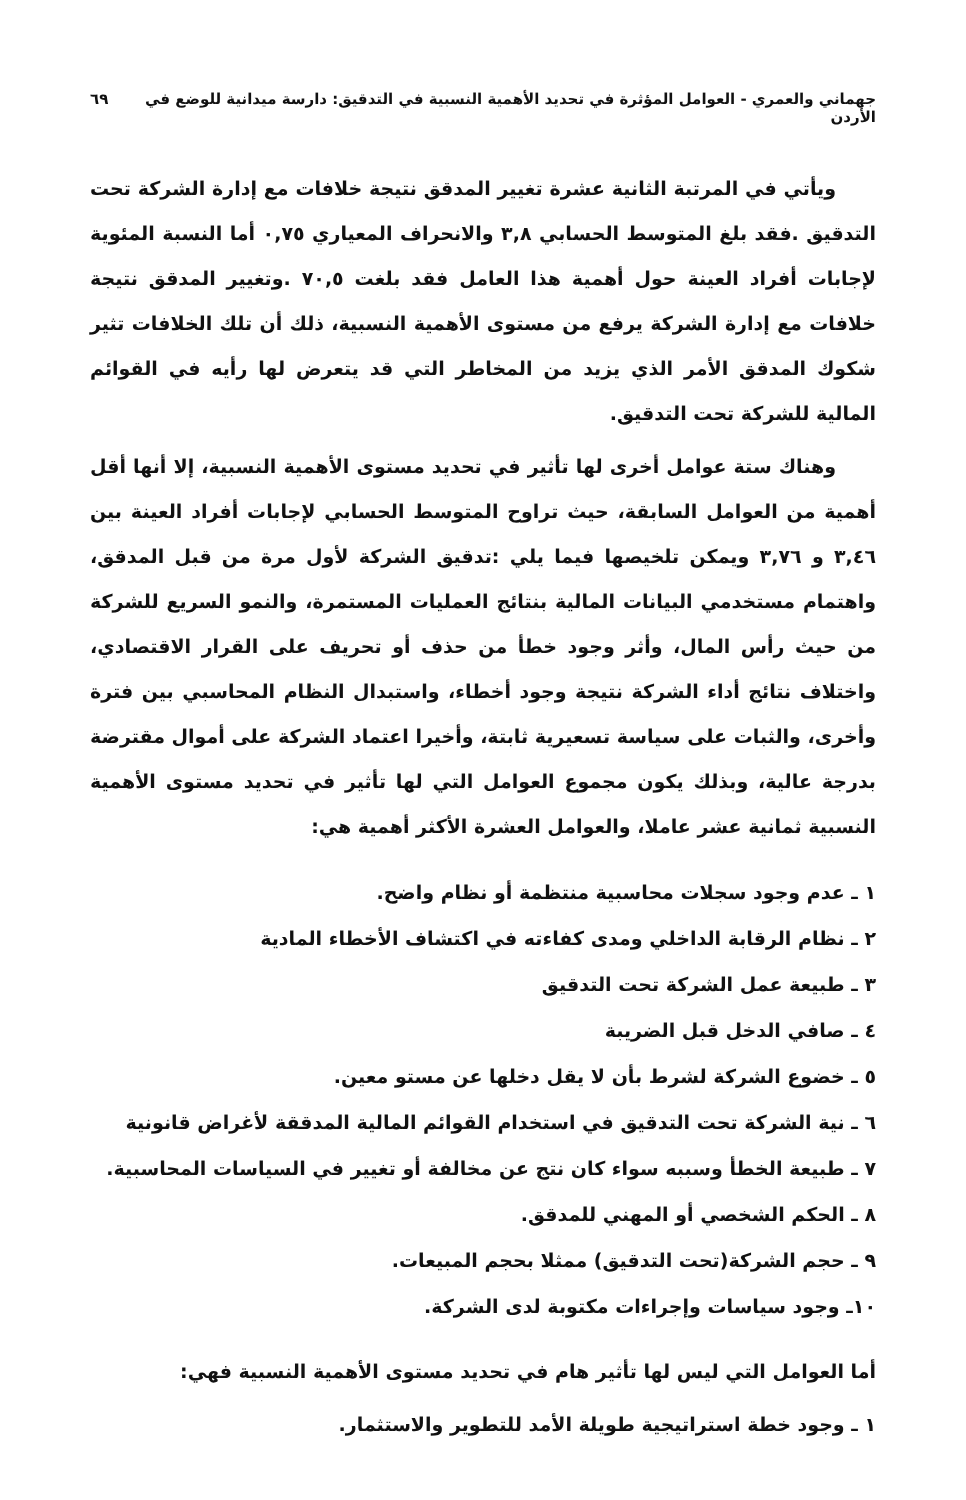جهماني والعمري - العوامل المؤثرة في تحديد الأهمية النسبية في التدقيق: دارسة ميدانية للوضع في الأردن ٦٩
ويأتي في المرتبة الثانية عشرة تغيير المدقق نتيجة خلافات مع إدارة الشركة تحت التدقيق .فقد بلغ المتوسط الحسابي ٣,٨ والانحراف المعياري ٠,٧٥ أما النسبة المئوية لإجابات أفراد العينة حول أهمية هذا العامل فقد بلغت ٧٠,٥ .وتغيير المدقق نتيجة خلافات مع إدارة الشركة يرفع من مستوى الأهمية النسبية، ذلك أن تلك الخلافات تثير شكوك المدقق الأمر الذي يزيد من المخاطر التي قد يتعرض لها رأيه في القوائم المالية للشركة تحت التدقيق.
وهناك ستة عوامل أخرى لها تأثير في تحديد مستوى الأهمية النسبية، إلا أنها أقل أهمية من العوامل السابقة، حيث تراوح المتوسط الحسابي لإجابات أفراد العينة بين ٣,٤٦ و ٣,٧٦ ويمكن تلخيصها فيما يلي :تدقيق الشركة لأول مرة من قبل المدقق، واهتمام مستخدمي البيانات المالية بنتائج العمليات المستمرة، والنمو السريع للشركة من حيث رأس المال، وأثر وجود خطأ من حذف أو تحريف على القرار الاقتصادي، واختلاف نتائج أداء الشركة نتيجة وجود أخطاء، واستبدال النظام المحاسبي بين فترة وأخرى، والثبات على سياسة تسعيرية ثابتة، وأخيرا اعتماد الشركة على أموال مقترضة بدرجة عالية، وبذلك يكون مجموع العوامل التي لها تأثير في تحديد مستوى الأهمية النسبية ثمانية عشر عاملا، والعوامل العشرة الأكثر أهمية هي:
١ ـ عدم وجود سجلات محاسبية منتظمة أو نظام واضح.
٢ ـ نظام الرقابة الداخلي ومدى كفاءته في اكتشاف الأخطاء المادية
٣ ـ طبيعة عمل الشركة تحت التدقيق
٤ ـ صافي الدخل قبل الضريبة
٥ ـ خضوع الشركة لشرط بأن لا يقل دخلها عن مستو معين.
٦ ـ نية الشركة تحت التدقيق في استخدام القوائم المالية المدققة لأغراض قانونية
٧ ـ طبيعة الخطأ وسببه سواء كان نتج عن مخالفة أو تغيير في السياسات المحاسبية.
٨ ـ الحكم الشخصي أو المهني للمدقق.
٩ ـ حجم الشركة(تحت التدقيق) ممثلا بحجم المبيعات.
١٠ـ وجود سياسات وإجراءات مكتوبة لدى الشركة.
أما العوامل التي ليس لها تأثير هام في تحديد مستوى الأهمية النسبية فهي:
١ ـ وجود خطة استراتيجية طويلة الأمد للتطوير والاستثمار.